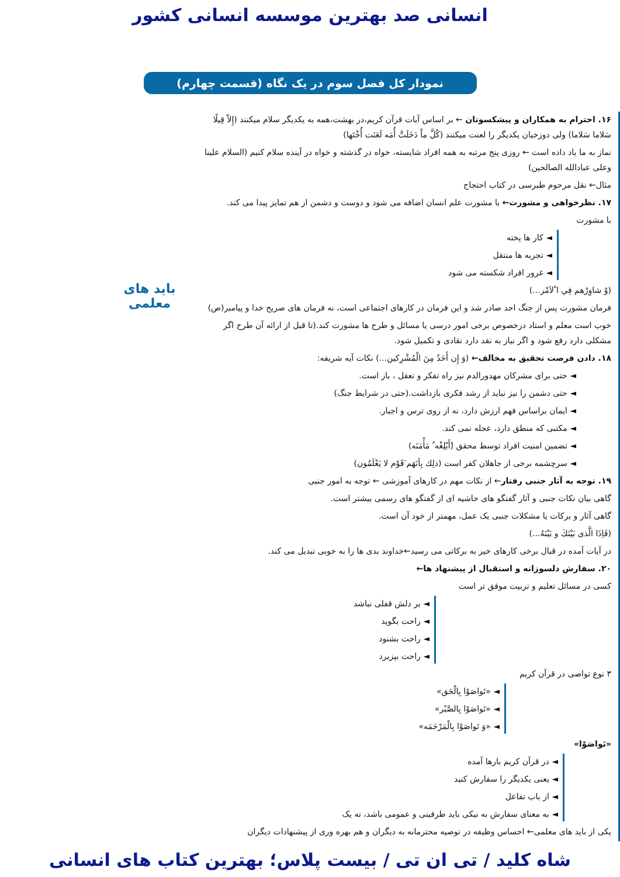انسانی صد بهترین موسسه انسانی کشور
نمودار کل فصل سوم در یک نگاه (قسمت چهارم)
۱۶. احترام به همکاران و پیشکسوتان ← بر اساس آیات قرآن کریم،در بهشت،همه به یکدیگر سلام میکنند (إِلاّ قِیلًا سَلاما سَلاما) ولی دوزخیان یکدیگر را لعنت میکنند (کُلَّ ماْ دَخَلَتَّ أُمَه لَعَنَت أُخْتَها)
نماز به ما یاد داده است ← روزی پنج مرتبه به همه افراد شایسته، خواه در گذشته و خواه در آینده سلام کنیم (السلام علینا وعلی عبادالله الصالحین)
مثال← نقل مرحوم طبرسی در کتاب احتجاج
۱۷. نظرخواهی و مشورت← با مشورت علم انسان اضافه می شود و دوست و دشمن از هم تمایز پیدا می کند.
با مشورت
◄ کار ها پخته
◄ تجربه ها منتقل
◄ غرور افراد شکسته می شود
(وْ شاوِرْهم فِي ا ْلاَمْر...)
فرمان مشورت پس از جنگ احد صادر شد و این فرمان در کارهای اجتماعی است، نه فرمان های صریح خدا و پیامبر(ص)
خوب است معلم و استاد درخصوص برخی امور درسی یا مسائل و طرح ها مشورت کند.(تا قبل از ارائه آن طرح اگر مشکلی دارد رفع شود و اگر نیاز به نقد دارد نقادی و تکمیل شود.
۱۸. دادن فرصت تحقیق به مخالف← (وَ إِن أَحَدُ مِنَ الْمُشْرِکین...) نکات آیه شریفه:
◄ حتی برای مشرکان مهدورالدم نیز راه تفکر و تعقل ، باز است.
◄ حتی دشمن را نیز نباید از رشد فکری بازداشت.(حتی در شرایط جنگ)
◄ ایمان براساس فهم ارزش دارد، نه از روی ترس و اجبار.
◄ مکتبی که منطق دارد، عجله نمی کند.
◄ تضمین امنیت افراد توسط محقق (ٔأَبْلِغْه ُ مَأْمَنَه)
◄ سرچشمه برخی از جاهلان کفر است (ذلِك بِأنَهَم َقَوْم لا یَعْلَمُون)
۱۹. توجه به آثار جنبی رفتار← از نکات مهم در کارهای آموزشی ← توجه به امور جنبی
گاهی بیان نکات جنبی و آثار گفتگو های حاشیه ای از گفتگو های رسمی بیشتر است.
گاهی آثار و برکات یا مشکلات جنبی یک عمل، مهمتر از خود آن است.
(فَاِذَا الَّذی بَیْنَكَ و بَیْنَهُ...)
در آیات آمده در قبال برخی کارهای خیر به برکاتی می رسید←خداوند بدی ها را به خوبی تبدیل می کند.
۲۰. سفارش دلسوزانه و استقبال از پیشنهاد ها←
کسی در مسائل تعلیم و تربیت موفق تر است
◄ بر دلش قفلی نباشد
◄ راحت بگوید
◄ راحت بشنود
◄ راحت بپزیرد
۳ نوع تواصی در قرآن کریم
◄ «تَواصَوْا بِالْحَق»
◄ «تَواصَوْا بِالصَّبْر»
◄ «وَ تَواصَوْا بِالْمَرْحَمَه»
«تَواصَوْا»
◄ در قرآن کریم بارها آمده
◄ یعنی یکدیگر را سفارش کنید
◄ از باب تفاعل
◄ به معنای سفارش به نیکی باید طرفینی و عمومی باشد، نه یک
یکی از باید های معلمی← احساس وظیفه در توصیه محترمانه به دیگران و هم بهره وری از پیشنهادات دیگران
باید های معلمی
شاه کلید / تی ان تی / بیست پلاس؛ بهترین کتاب های انسانی